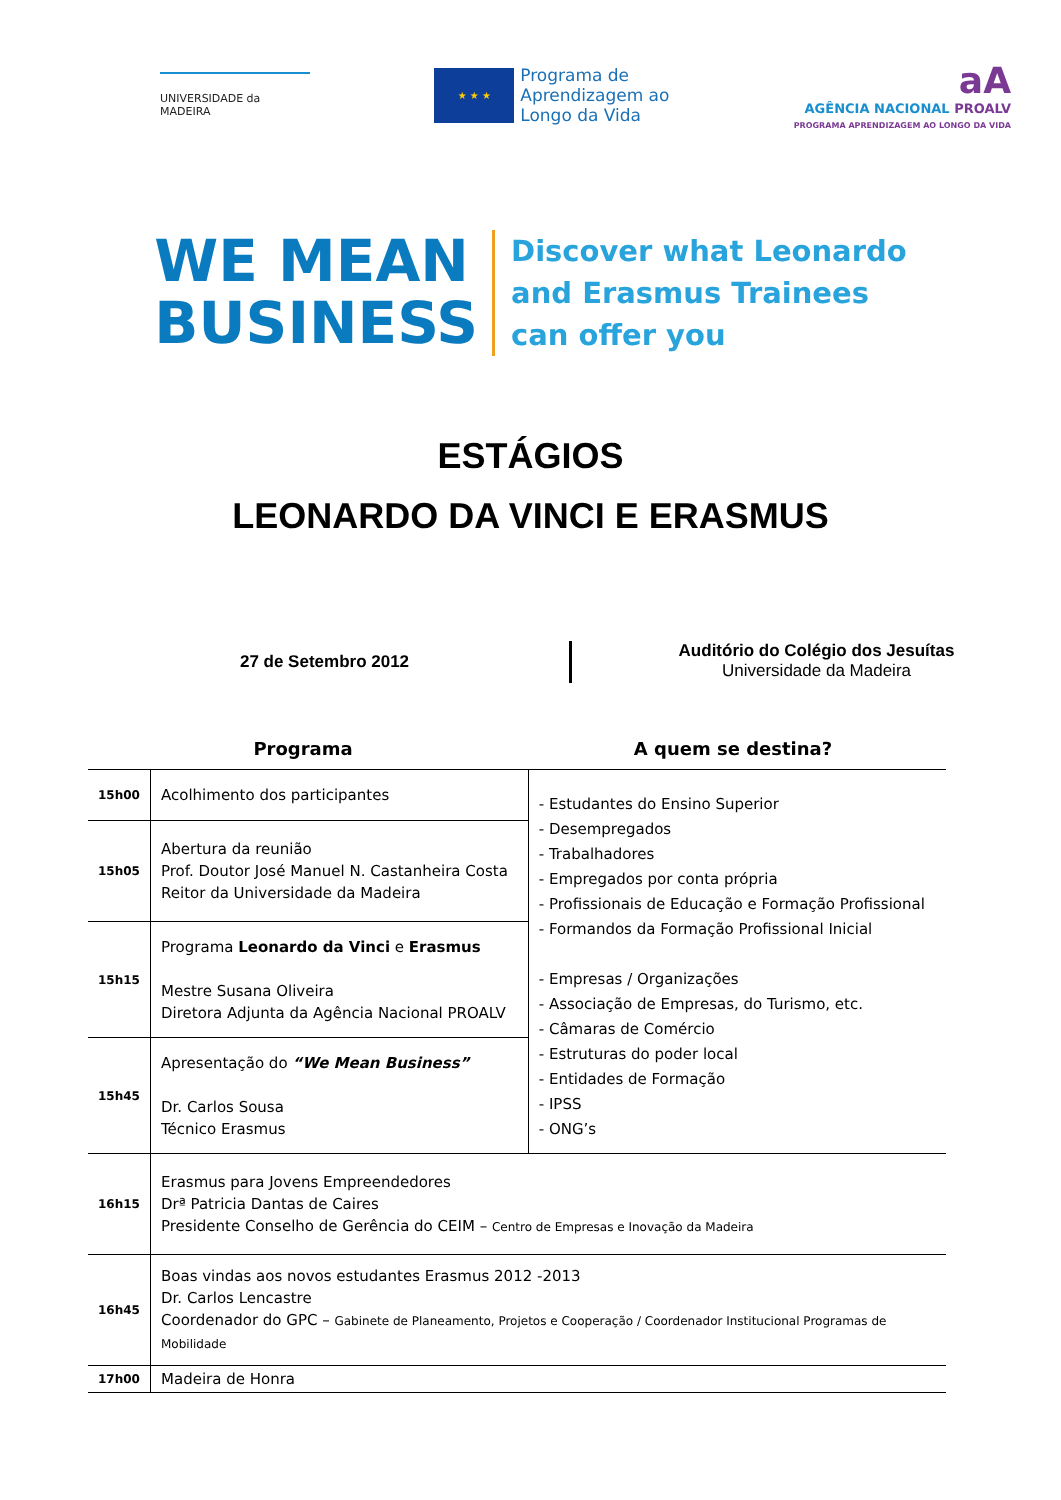UNIVERSIDADE da MADEIRA
★ ★ ★
Programa de
Aprendizagem ao
Longo da Vida
aA
AGÊNCIA NACIONAL PROALV
PROGRAMA APRENDIZAGEM AO LONGO DA VIDA
WE MEAN
BUSINESS
Discover what Leonardo
and Erasmus Trainees
can offer you
ESTÁGIOS
LEONARDO DA VINCI E ERASMUS
27 de Setembro 2012
Auditório do Colégio dos Jesuítas
Universidade da Madeira
Programa A quem se destina?
| 15h00 | Acolhimento dos participantes | - Estudantes do Ensino Superior - Desempregados - Trabalhadores - Empregados por conta própria - Profissionais de Educação e Formação Profissional - Formandos da Formação Profissional Inicial - Empresas / Organizações - Associação de Empresas, do Turismo, etc. - Câmaras de Comércio - Estruturas do poder local - Entidades de Formação - IPSS - ONG’s |
| 15h05 | Abertura da reunião Prof. Doutor José Manuel N. Castanheira Costa Reitor da Universidade da Madeira | |
| 15h15 | Programa Leonardo da Vinci e Erasmus Mestre Susana Oliveira Diretora Adjunta da Agência Nacional PROALV | |
| 15h45 | Apresentação do “We Mean Business” Dr. Carlos Sousa Técnico Erasmus | |
| 16h15 | Erasmus para Jovens Empreendedores Drª Patricia Dantas de Caires Presidente Conselho de Gerência do CEIM – Centro de Empresas e Inovação da Madeira | |
| 16h45 | Boas vindas aos novos estudantes Erasmus 2012 -2013 Dr. Carlos Lencastre Coordenador do GPC – Gabinete de Planeamento, Projetos e Cooperação / Coordenador Institucional Programas de Mobilidade | |
| 17h00 | Madeira de Honra | |